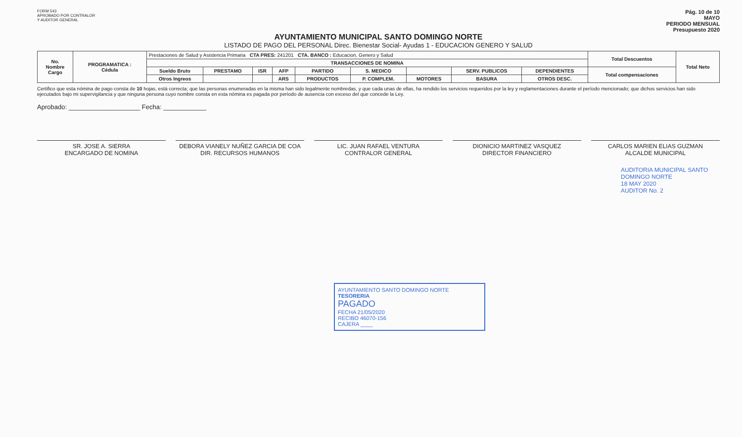FORM 543
APROBADO POR CONTRALOR
Y AUDITOR GENERAL
Pág. 10 de 10
MAYO
PERIODO MENSUAL
Presupuesto 2020
AYUNTAMIENTO MUNICIPAL SANTO DOMINGO NORTE
LISTADO DE PAGO DEL PERSONAL Direc. Bienestar Social- Ayudas 1 - EDUCACION GENERO Y SALUD
| No. Nombre Cargo | PROGRAMATICA : Cédula | Prestaciones de Salud y Asistencia Primaria CTA PRES: 241201 CTA. BANCO : Educacion, Genero y Salud | | | | | | | | | Total Descuentos | Total Neto |
| | | TRANSACCIONES DE NOMINA | | | | | | | | | | |
| | | Sueldo Bruto | PRESTAMO | ISR | AFP | PARTIDO | S. MEDICO | | SERV. PUBLICOS | DEPENDIENTES | Total compensaciones | |
| | | Otros Ingreos | | | ARS | PRODUCTOS | P. COMPLEM. | MOTORES | BASURA | OTROS DESC. | | |
Certifico que esta nómina de pago consta de 10 hojas, está correcta; que las personas enumeradas en la misma han sido legalmente nombredas, y que cada unas de ellas, ha rendido los servicios requeridos por la ley y reglamentaciones durante el período mencionado; que dichos servicios han sido ejecutados bajo mi supervigilancia y que ninguna persona cuyo nombre consta en esta nómina es pagada por período de ausencia con exceso del que concede la Ley.
Aprobado: ____________________ Fecha: ____________
SR. JOSE A. SIERRA
ENCARGADO DE NOMINA
DEBORA VIANELY NUÑEZ GARCIA DE COA
DIR. RECURSOS HUMANOS
LIC. JUAN RAFAEL VENTURA
CONTRALOR GENERAL
DIONICIO MARTINEZ VASQUEZ
DIRECTOR FINANCIERO
CARLOS MARIEN ELIAS GUZMAN
ALCALDE MUNICIPAL
AUDITORIA MUNICIPAL SANTO DOMINGO NORTE
18 MAY 2020
AUDITOR No. 2
AYUNTAMIENTO SANTO DOMINGO NORTE
TESORERIA
PAGADO
FECHA 21/05/2020
RECIBO 46070-156
CAJERA ____